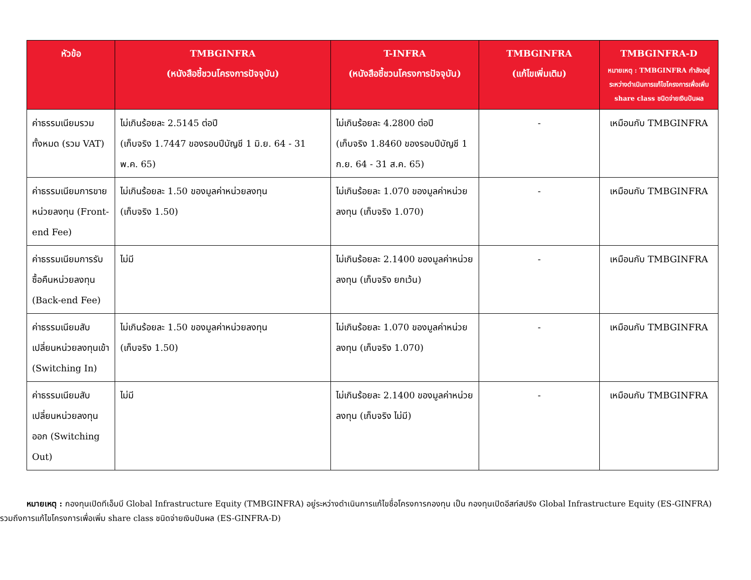| หัวข้อ | TMBGINFRA (หนังสือชี้ชวนโครงการปัจจุบัน) | T-INFRA (หนังสือชี้ชวนโครงการปัจจุบัน) | TMBGINFRA (แก้ไขเพิ่มเติม) | TMBGINFRA-D หมายเหตุ : TMBGINFRA กำลังอยู่ระหว่างดำเนินการแก้ไขโครงการเพื่อเพิ่ม share class ชนิดจ่ายเงินปันผล |
| --- | --- | --- | --- | --- |
| ค่าธรรมเนียมรวมทั้งหมด (รวม VAT) | ไม่เกินร้อยละ 2.5145 ต่อปี (เก็บจริง 1.7447 ของรอบปีบัญชี 1 มิ.ย. 64 - 31 พ.ค. 65) | ไม่เกินร้อยละ 4.2800 ต่อปี (เก็บจริง 1.8460 ของรอบปีบัญชี 1 ก.ย. 64 - 31 ส.ค. 65) | - | เหมือนกับ TMBGINFRA |
| ค่าธรรมเนียมการขายหน่วยลงทุน (Front-end Fee) | ไม่เกินร้อยละ 1.50 ของมูลค่าหน่วยลงทุน (เก็บจริง 1.50) | ไม่เกินร้อยละ 1.070 ของมูลค่าหน่วยลงทุน (เก็บจริง 1.070) | - | เหมือนกับ TMBGINFRA |
| ค่าธรรมเนียมการรับซื้อคืนหน่วยลงทุน (Back-end Fee) | ไม่มี | ไม่เกินร้อยละ 2.1400 ของมูลค่าหน่วยลงทุน (เก็บจริง ยกเว้น) | - | เหมือนกับ TMBGINFRA |
| ค่าธรรมเนียมสับเปลี่ยนหน่วยลงทุนเข้า (Switching In) | ไม่เกินร้อยละ 1.50 ของมูลค่าหน่วยลงทุน (เก็บจริง 1.50) | ไม่เกินร้อยละ 1.070 ของมูลค่าหน่วยลงทุน (เก็บจริง 1.070) | - | เหมือนกับ TMBGINFRA |
| ค่าธรรมเนียมสับเปลี่ยนหน่วยลงทุนออก (Switching Out) | ไม่มี | ไม่เกินร้อยละ 2.1400 ของมูลค่าหน่วยลงทุน (เก็บจริง ไม่มี) | - | เหมือนกับ TMBGINFRA |
หมายเหตุ : กองทุนเปิดทีเอ็มบี Global Infrastructure Equity (TMBGINFRA) อยู่ระหว่างดำเนินการแก้ไขชื่อโครงการกองทุน เป็น กองทุนเปิดอีสท์สปริง Global Infrastructure Equity (ES-GINFRA)
รวมถึงการแก้ไขโครงการเพื่อเพิ่ม share class ชนิดจ่ายเงินปันผล (ES-GINFRA-D)